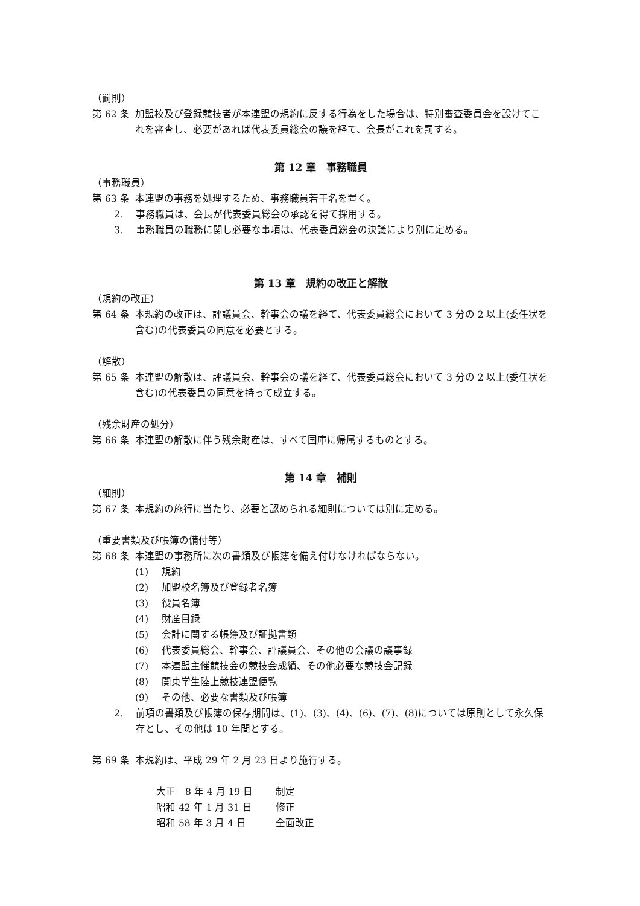（罰則）
第 62 条 加盟校及び登録競技者が本連盟の規約に反する行為をした場合は、特別審査委員会を設けてこれを審査し、必要があれば代表委員総会の議を経て、会長がこれを罰する。
第 12 章　事務職員
（事務職員）
第 63 条 本連盟の事務を処理するため、事務職員若干名を置く。
2. 事務職員は、会長が代表委員総会の承認を得て採用する。
3. 事務職員の職務に関し必要な事項は、代表委員総会の決議により別に定める。
第 13 章　規約の改正と解散
（規約の改正）
第 64 条 本規約の改正は、評議員会、幹事会の議を経て、代表委員総会において 3 分の 2 以上(委任状を含む)の代表委員の同意を必要とする。
（解散）
第 65 条 本連盟の解散は、評議員会、幹事会の議を経て、代表委員総会において 3 分の 2 以上(委任状を含む)の代表委員の同意を持って成立する。
（残余財産の処分）
第 66 条 本連盟の解散に伴う残余財産は、すべて国庫に帰属するものとする。
第 14 章　補則
（細則）
第 67 条 本規約の施行に当たり、必要と認められる細則については別に定める。
（重要書類及び帳簿の備付等）
第 68 条 本連盟の事務所に次の書類及び帳簿を備え付けなければならない。
(1) 規約
(2) 加盟校名簿及び登録者名簿
(3) 役員名簿
(4) 財産目録
(5) 会計に関する帳簿及び証拠書類
(6) 代表委員総会、幹事会、評議員会、その他の会議の議事録
(7) 本連盟主催競技会の競技会成績、その他必要な競技会記録
(8) 関東学生陸上競技連盟便覧
(9) その他、必要な書類及び帳簿
2. 前項の書類及び帳簿の保存期間は、(1)、(3)、(4)、(6)、(7)、(8)については原則として永久保存とし、その他は 10 年間とする。
第 69 条 本規約は、平成 29 年 2 月 23 日より施行する。
大正　8 年 4 月 19 日 制定
昭和 42 年 1 月 31 日 修正
昭和 58 年 3 月 4 日 全面改正